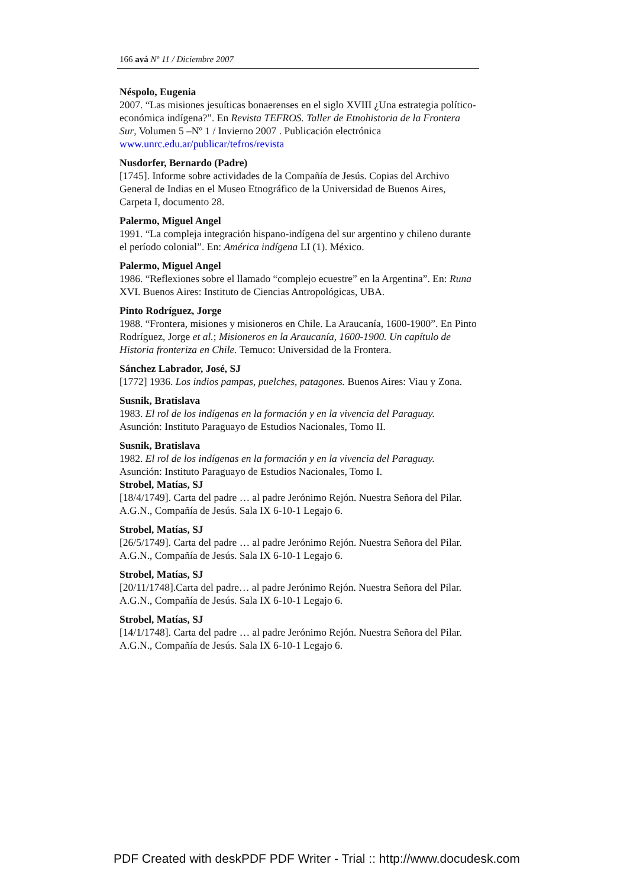166 avá Nº 11 / Diciembre 2007
Néspolo, Eugenia
2007. “Las misiones jesuíticas bonaerenses en el siglo XVIII ¿Una estrategia político-económica indígena?”. En Revista TEFROS. Taller de Etnohistoria de la Frontera Sur, Volumen 5 –Nº 1 / Invierno 2007 . Publicación electrónica www.unrc.edu.ar/publicar/tefros/revista
Nusdorfer, Bernardo (Padre)
[1745]. Informe sobre actividades de la Compañía de Jesús. Copias del Archivo General de Indias en el Museo Etnográfico de la Universidad de Buenos Aires, Carpeta I, documento 28.
Palermo, Miguel Angel
1991. “La compleja integración hispano-indígena del sur argentino y chileno durante el período colonial”. En: América indígena LI (1). México.
Palermo, Miguel Angel
1986. “Reflexiones sobre el llamado “complejo ecuestre” en la Argentina”. En: Runa XVI. Buenos Aires: Instituto de Ciencias Antropológicas, UBA.
Pinto Rodríguez, Jorge
1988. “Frontera, misiones y misioneros en Chile. La Araucanía, 1600-1900”. En Pinto Rodríguez, Jorge et al.; Misioneros en la Araucanía, 1600-1900. Un capítulo de Historia fronteriza en Chile. Temuco: Universidad de la Frontera.
Sánchez Labrador, José, SJ
[1772] 1936. Los indios pampas, puelches, patagones. Buenos Aires: Viau y Zona.
Susnik, Bratislava
1983. El rol de los indígenas en la formación y en la vivencia del Paraguay. Asunción: Instituto Paraguayo de Estudios Nacionales, Tomo II.
Susnik, Bratislava
1982. El rol de los indígenas en la formación y en la vivencia del Paraguay. Asunción: Instituto Paraguayo de Estudios Nacionales, Tomo I.
Strobel, Matías, SJ
[18/4/1749]. Carta del padre … al padre Jerónimo Rejón. Nuestra Señora del Pilar. A.G.N., Compañía de Jesús. Sala IX 6-10-1 Legajo 6.
Strobel, Matías, SJ
[26/5/1749]. Carta del padre … al padre Jerónimo Rejón. Nuestra Señora del Pilar. A.G.N., Compañía de Jesús. Sala IX 6-10-1 Legajo 6.
Strobel, Matías, SJ
[20/11/1748].Carta del padre… al padre Jerónimo Rejón. Nuestra Señora del Pilar. A.G.N., Compañía de Jesús. Sala IX 6-10-1 Legajo 6.
Strobel, Matías, SJ
[14/1/1748]. Carta del padre … al padre Jerónimo Rejón. Nuestra Señora del Pilar. A.G.N., Compañía de Jesús. Sala IX 6-10-1 Legajo 6.
PDF Created with deskPDF PDF Writer - Trial :: http://www.docudesk.com